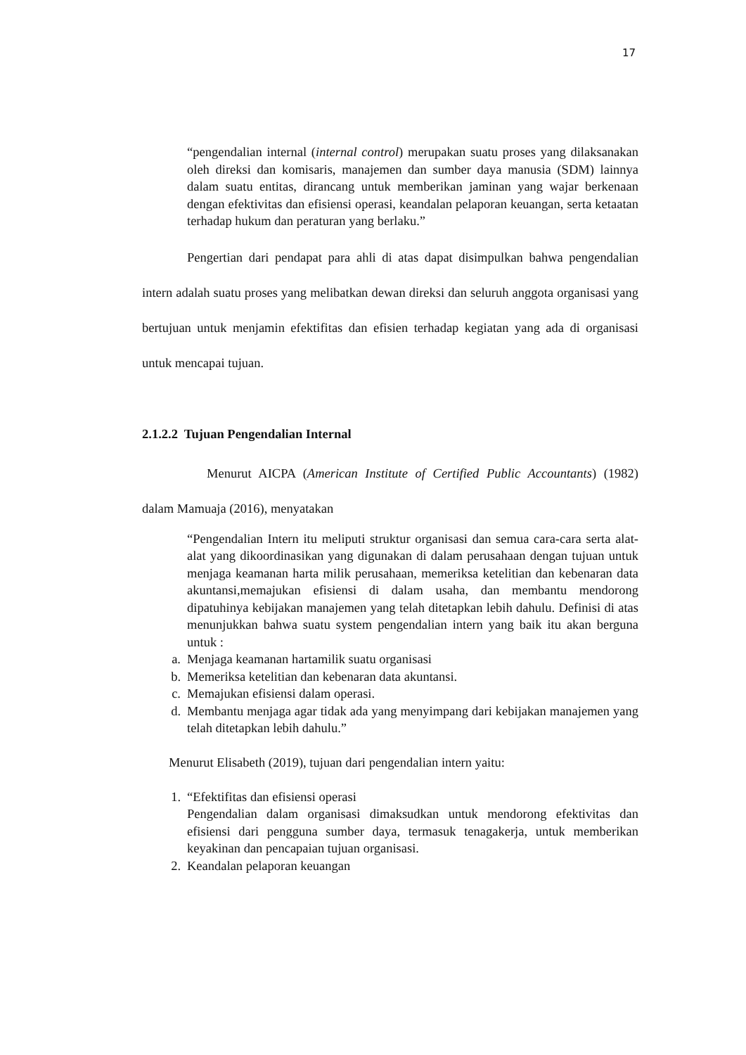17
“pengendalian internal (internal control) merupakan suatu proses yang dilaksanakan oleh direksi dan komisaris, manajemen dan sumber daya manusia (SDM) lainnya dalam suatu entitas, dirancang untuk memberikan jaminan yang wajar berkenaan dengan efektivitas dan efisiensi operasi, keandalan pelaporan keuangan, serta ketaatan terhadap hukum dan peraturan yang berlaku.”
Pengertian dari pendapat para ahli di atas dapat disimpulkan bahwa pengendalian intern adalah suatu proses yang melibatkan dewan direksi dan seluruh anggota organisasi yang bertujuan untuk menjamin efektifitas dan efisien terhadap kegiatan yang ada di organisasi untuk mencapai tujuan.
2.1.2.2 Tujuan Pengendalian Internal
Menurut AICPA (American Institute of Certified Public Accountants) (1982) dalam Mamuaja (2016), menyatakan
“Pengendalian Intern itu meliputi struktur organisasi dan semua cara-cara serta alat-alat yang dikoordinasikan yang digunakan di dalam perusahaan dengan tujuan untuk menjaga keamanan harta milik perusahaan, memeriksa ketelitian dan kebenaran data akuntansi,memajukan efisiensi di dalam usaha, dan membantu mendorong dipatuhinya kebijakan manajemen yang telah ditetapkan lebih dahulu. Definisi di atas menunjukkan bahwa suatu system pengendalian intern yang baik itu akan berguna untuk :
a. Menjaga keamanan hartamilik suatu organisasi
b. Memeriksa ketelitian dan kebenaran data akuntansi.
c. Memajukan efisiensi dalam operasi.
d. Membantu menjaga agar tidak ada yang menyimpang dari kebijakan manajemen yang telah ditetapkan lebih dahulu.”
Menurut Elisabeth (2019), tujuan dari pengendalian intern yaitu:
1. “Efektifitas dan efisiensi operasi
Pengendalian dalam organisasi dimaksudkan untuk mendorong efektivitas dan efisiensi dari pengguna sumber daya, termasuk tenagakerja, untuk memberikan keyakinan dan pencapaian tujuan organisasi.
2. Keandalan pelaporan keuangan